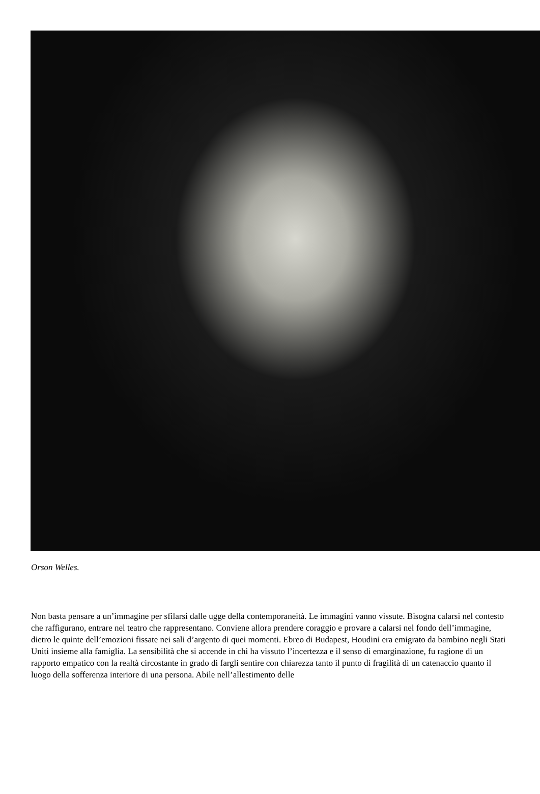Orson Welles.
Non basta pensare a un’immagine per sfilarsi dalle ugge della contemporaneità. Le immagini vanno vissute. Bisogna calarsi nel contesto che raffigurano, entrare nel teatro che rappresentano. Conviene allora prendere coraggio e provare a calarsi nel fondo dell’immagine, dietro le quinte dell’emozioni fissate nei sali d’argento di quei momenti. Ebreo di Budapest, Houdini era emigrato da bambino negli Stati Uniti insieme alla famiglia. La sensibilità che si accende in chi ha vissuto l’incertezza e il senso di emarginazione, fu ragione di un rapporto empatico con la realtà circostante in grado di fargli sentire con chiarezza tanto il punto di fragilità di un catenaccio quanto il luogo della sofferenza interiore di una persona. Abile nell’allestimento delle